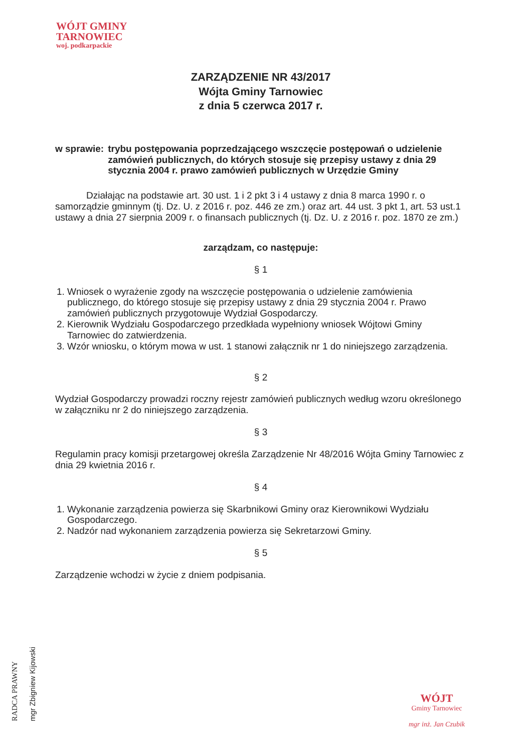WÓJT GMINY
TARNOWIEC
woj. podkarpackie
ZARZĄDZENIE NR 43/2017
Wójta Gminy Tarnowiec
z dnia 5 czerwca 2017 r.
w sprawie: trybu postępowania poprzedzającego wszczęcie postępowań o udzielenie zamówień publicznych, do których stosuje się przepisy ustawy z dnia 29 stycznia 2004 r. prawo zamówień publicznych w Urzędzie Gminy
Działając na podstawie art. 30 ust. 1 i 2 pkt 3 i 4 ustawy z dnia 8 marca 1990 r. o samorządzie gminnym (tj. Dz. U. z 2016 r. poz. 446 ze zm.) oraz art. 44 ust. 3 pkt 1, art. 53 ust.1 ustawy a dnia 27 sierpnia 2009 r. o finansach publicznych (tj. Dz. U. z 2016 r. poz. 1870 ze zm.)
zarządzam, co następuje:
§ 1
1. Wniosek o wyrażenie zgody na wszczęcie postępowania o udzielenie zamówienia publicznego, do którego stosuje się przepisy ustawy z dnia 29 stycznia 2004 r. Prawo zamówień publicznych przygotowuje Wydział Gospodarczy.
2. Kierownik Wydziału Gospodarczego przedkłada wypełniony wniosek Wójtowi Gminy Tarnowiec do zatwierdzenia.
3. Wzór wniosku, o którym mowa w ust. 1 stanowi załącznik nr 1 do niniejszego zarządzenia.
§ 2
Wydział Gospodarczy prowadzi roczny rejestr zamówień publicznych według wzoru określonego w załączniku nr 2 do niniejszego zarządzenia.
§ 3
Regulamin pracy komisji przetargowej określa Zarządzenie Nr 48/2016 Wójta Gminy Tarnowiec z dnia 29 kwietnia 2016 r.
§ 4
1. Wykonanie zarządzenia powierza się Skarbnikowi Gminy oraz Kierownikowi Wydziału Gospodarczego.
2. Nadzór nad wykonaniem zarządzenia powierza się Sekretarzowi Gminy.
§ 5
Zarządzenie wchodzi w życie z dniem podpisania.
RADCA PRAWNY
mgr Zbigniew Kijowski
WÓJT
Gminy Tarnowiec
mgr inż. Jan Czubik